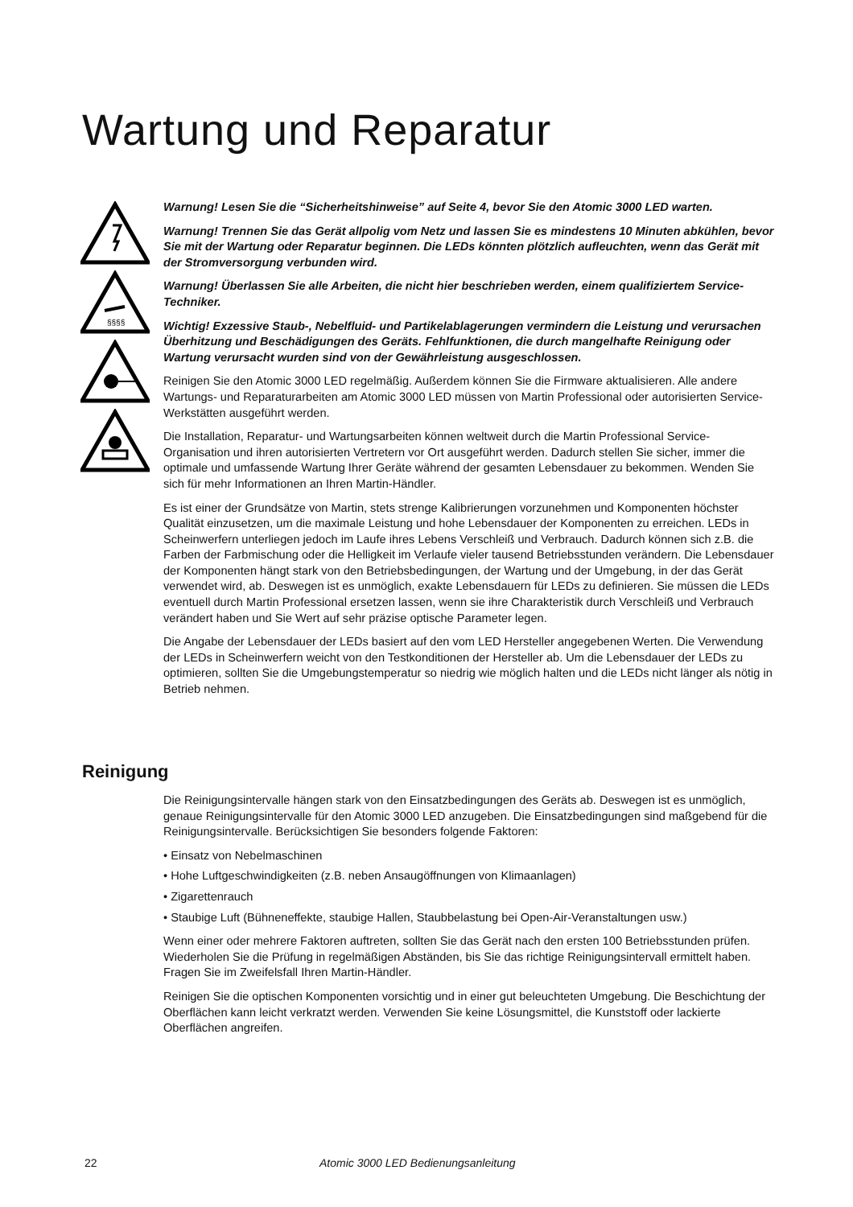Wartung und Reparatur
§§§§
Warnung! Lesen Sie die “Sicherheitshinweise” auf Seite 4, bevor Sie den Atomic 3000 LED warten.
Warnung! Trennen Sie das Gerät allpolig vom Netz und lassen Sie es mindestens 10 Minuten abkühlen, bevor Sie mit der Wartung oder Reparatur beginnen. Die LEDs könnten plötzlich aufleuchten, wenn das Gerät mit der Stromversorgung verbunden wird.
Warnung! Überlassen Sie alle Arbeiten, die nicht hier beschrieben werden, einem qualifiziertem Service-Techniker.
Wichtig! Exzessive Staub-, Nebelfluid- und Partikelablagerungen vermindern die Leistung und verursachen Überhitzung und Beschädigungen des Geräts. Fehlfunktionen, die durch mangelhafte Reinigung oder Wartung verursacht wurden sind von der Gewährleistung ausgeschlossen.
Reinigen Sie den Atomic 3000 LED regelmäßig. Außerdem können Sie die Firmware aktualisieren. Alle andere Wartungs- und Reparaturarbeiten am Atomic 3000 LED müssen von Martin Professional oder autorisierten Service- Werkstätten ausgeführt werden.
Die Installation, Reparatur- und Wartungsarbeiten können weltweit durch die Martin Professional Service-Organisation und ihren autorisierten Vertretern vor Ort ausgeführt werden. Dadurch stellen Sie sicher, immer die optimale und umfassende Wartung Ihrer Geräte während der gesamten Lebensdauer zu bekommen. Wenden Sie sich für mehr Informationen an Ihren Martin-Händler.
Es ist einer der Grundsätze von Martin, stets strenge Kalibrierungen vorzunehmen und Komponenten höchster Qualität einzusetzen, um die maximale Leistung und hohe Lebensdauer der Komponenten zu erreichen. LEDs in Scheinwerfern unterliegen jedoch im Laufe ihres Lebens Verschleiß und Verbrauch. Dadurch können sich z.B. die Farben der Farbmischung oder die Helligkeit im Verlaufe vieler tausend Betriebsstunden verändern. Die Lebensdauer der Komponenten hängt stark von den Betriebsbedingungen, der Wartung und der Umgebung, in der das Gerät verwendet wird, ab. Deswegen ist es unmöglich, exakte Lebensdauern für LEDs zu definieren. Sie müssen die LEDs eventuell durch Martin Professional ersetzen lassen, wenn sie ihre Charakteristik durch Verschleiß und Verbrauch verändert haben und Sie Wert auf sehr präzise optische Parameter legen.
Die Angabe der Lebensdauer der LEDs basiert auf den vom LED Hersteller angegebenen Werten. Die Verwendung der LEDs in Scheinwerfern weicht von den Testkonditionen der Hersteller ab. Um die Lebensdauer der LEDs zu optimieren, sollten Sie die Umgebungstemperatur so niedrig wie möglich halten und die LEDs nicht länger als nötig in Betrieb nehmen.
Reinigung
Die Reinigungsintervalle hängen stark von den Einsatzbedingungen des Geräts ab. Deswegen ist es unmöglich, genaue Reinigungsintervalle für den Atomic 3000 LED anzugeben. Die Einsatzbedingungen sind maßgebend für die Reinigungsintervalle. Berücksichtigen Sie besonders folgende Faktoren:
• Einsatz von Nebelmaschinen
• Hohe Luftgeschwindigkeiten (z.B. neben Ansaugöffnungen von Klimaanlagen)
• Zigarettenrauch
• Staubige Luft (Bühneneffekte, staubige Hallen, Staubbelastung bei Open-Air-Veranstaltungen usw.)
Wenn einer oder mehrere Faktoren auftreten, sollten Sie das Gerät nach den ersten 100 Betriebsstunden prüfen. Wiederholen Sie die Prüfung in regelmäßigen Abständen, bis Sie das richtige Reinigungsintervall ermittelt haben. Fragen Sie im Zweifelsfall Ihren Martin-Händler.
Reinigen Sie die optischen Komponenten vorsichtig und in einer gut beleuchteten Umgebung. Die Beschichtung der Oberflächen kann leicht verkratzt werden. Verwenden Sie keine Lösungsmittel, die Kunststoff oder lackierte Oberflächen angreifen.
22
Atomic 3000 LED Bedienungsanleitung